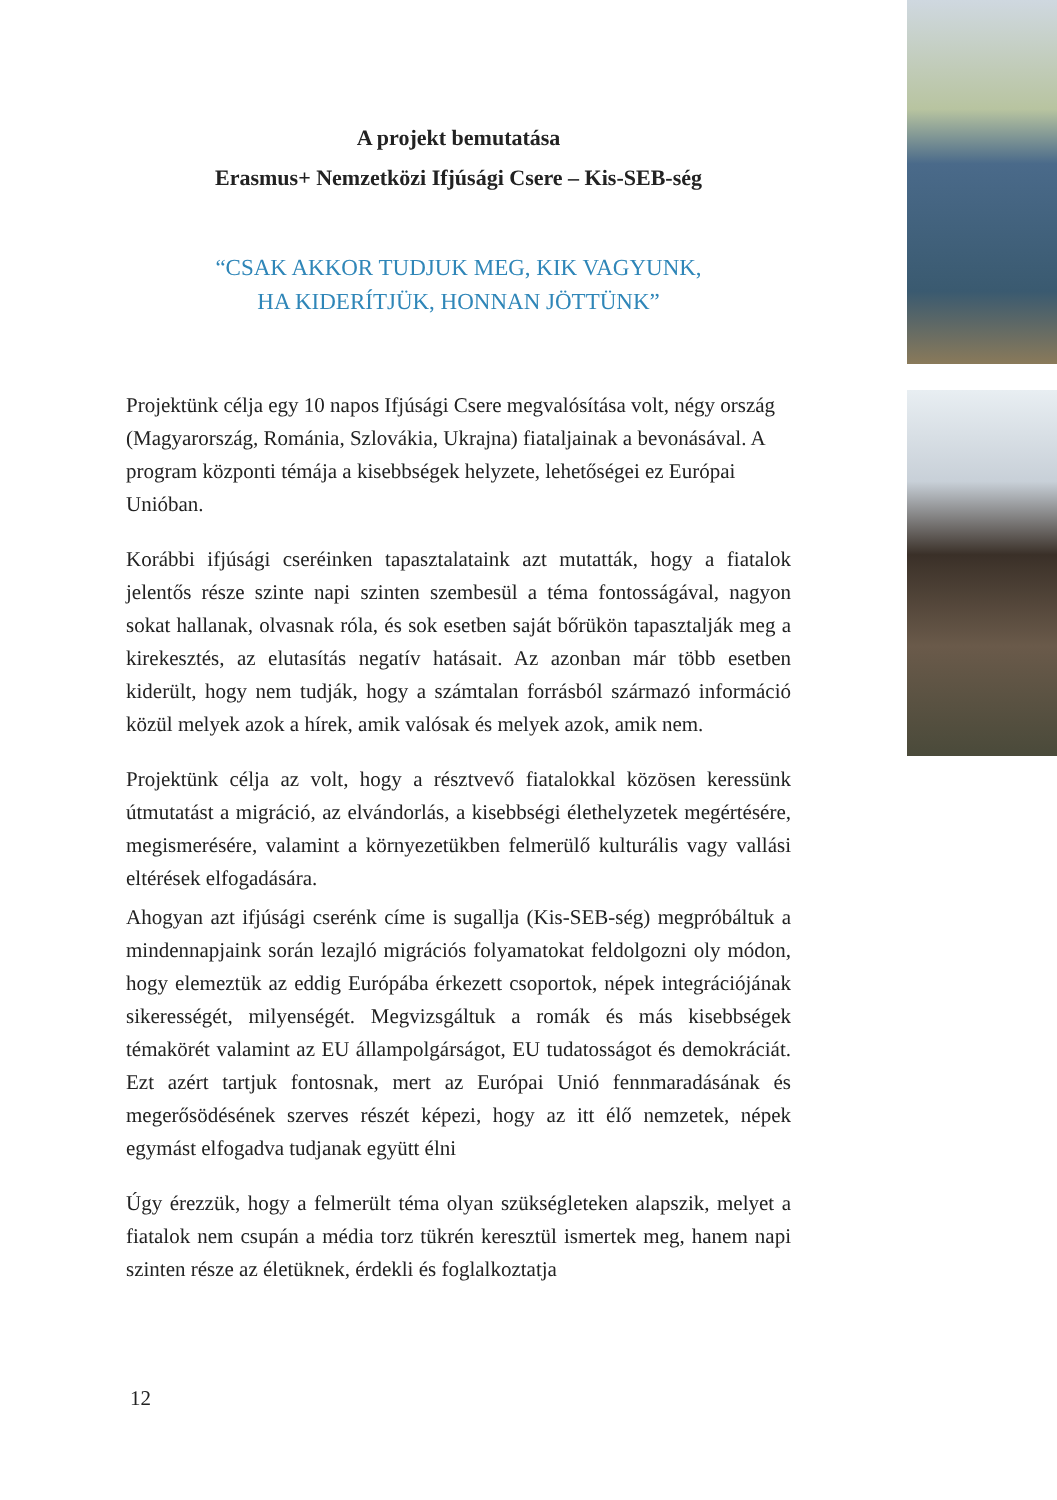A projekt bemutatása
Erasmus+ Nemzetközi Ifjúsági Csere – Kis-SEB-ség
“CSAK AKKOR TUDJUK MEG, KIK VAGYUNK,
HA KIDERÍTJÜK, HONNAN JÖTTÜNK”
Projektünk célja egy 10 napos Ifjúsági Csere megvalósítása volt, négy ország (Magyarország, Románia, Szlovákia, Ukrajna) fiatal­jainak a bevonásával. A program központi témája a kisebbségek helyzete, lehetőségei ez Európai Unióban.
Korábbi ifjúsági cseréinken tapasztalataink azt mutatták, hogy a fiatalok jelentős része szinte napi szinten szembesül a téma fontos­ságával, nagyon sokat hallanak, olvasnak róla, és sok esetben saját bőrükön tapasztalják meg a kirekesztés, az elutasítás negatív hatása­it. Az azonban már több esetben kiderült, hogy nem tudják, hogy a számtalan forrásból származó információ közül melyek azok a hírek, amik valósak és melyek azok, amik nem.
Projektünk célja az volt, hogy a résztvevő fiatalokkal közösen keres­sünk útmutatást a migráció, az elvándorlás, a kisebbségi élethelyze­tek megértésére, megismerésére, valamint a környezetükben felme­rülő kulturális vagy vallási eltérések elfogadására.
Ahogyan azt ifjúsági cserénk címe is sugallja (Kis-SEB-ség) meg­próbáltuk a mindennapjaink során lezajló migrációs folyamatokat feldolgozni oly módon, hogy elemeztük az eddig Európába érkezett csoportok, népek integrációjának sikerességét, milyenségét. Meg­vizsgáltuk a romák és más kisebbségek témakörét valamint az EU állampolgárságot, EU tudatosságot és demokráciát. Ezt azért tartjuk fontosnak, mert az Európai Unió fennmaradásának és megerősödé­sének szerves részét képezi, hogy az itt élő nemzetek, népek egymást elfogadva tudjanak együtt élni
Úgy érezzük, hogy a felmerült téma olyan szükségleteken alapszik, melyet a fiatalok nem csupán a média torz tükrén keresztül ismertek meg, hanem napi szinten része az életüknek, érdekli és foglalkoztatja
12